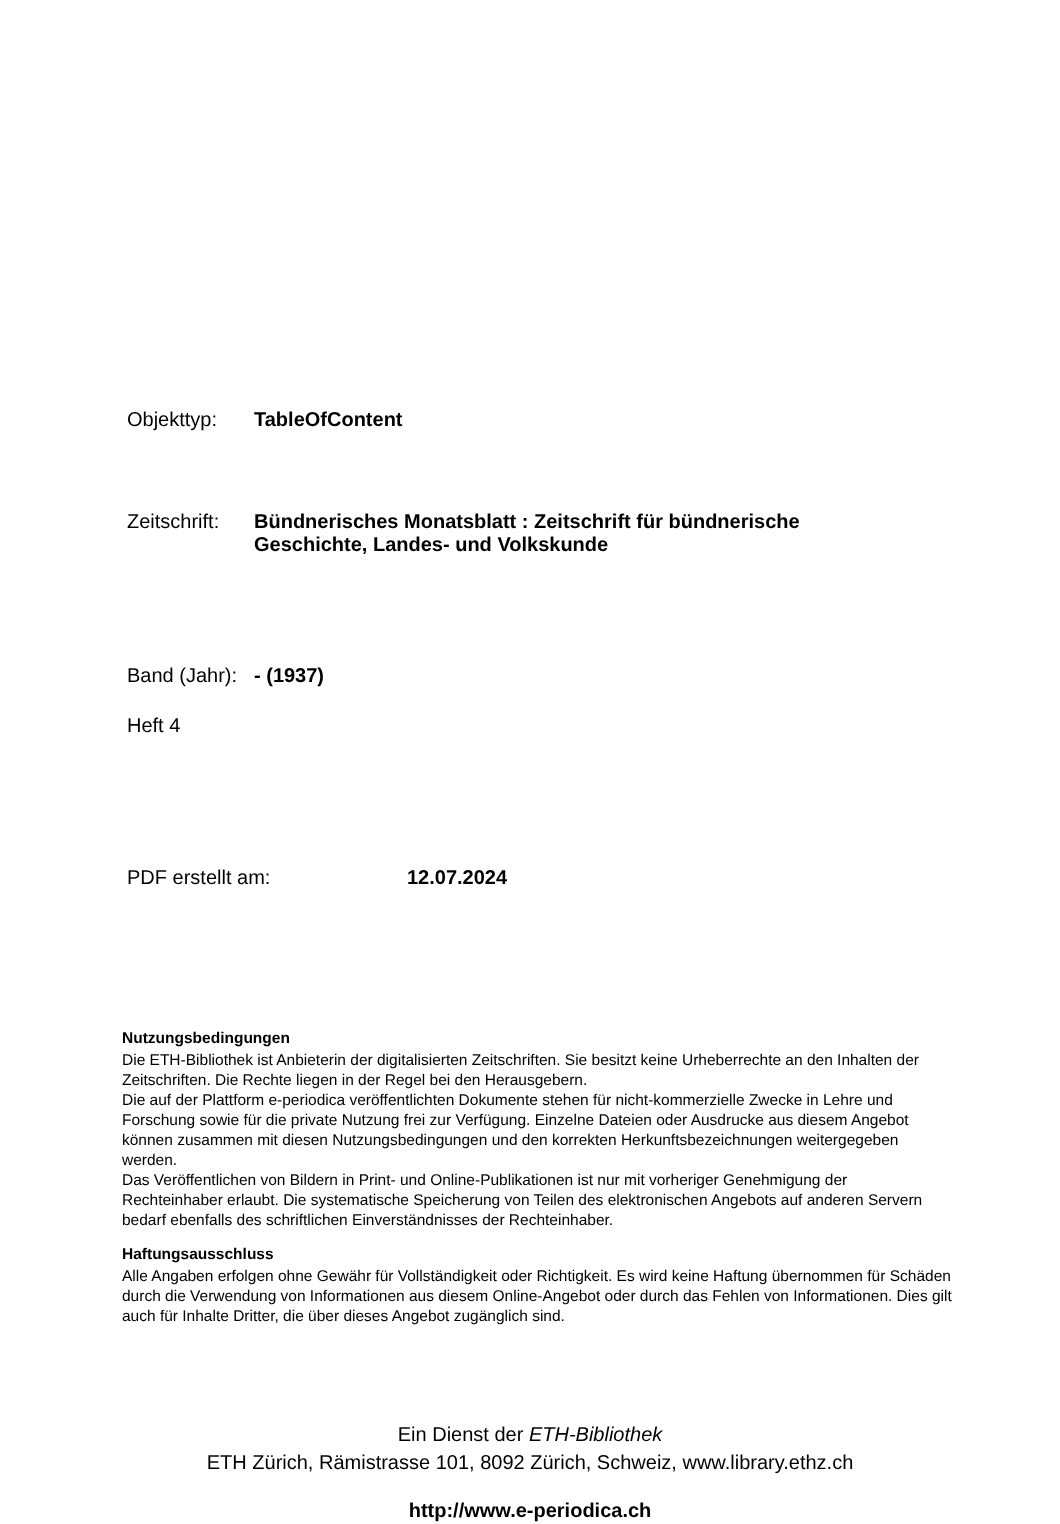Objekttyp: TableOfContent
Zeitschrift: Bündnerisches Monatsblatt : Zeitschrift für bündnerische
Geschichte, Landes- und Volkskunde
Band (Jahr): - (1937)
Heft 4
PDF erstellt am: 12.07.2024
Nutzungsbedingungen
Die ETH-Bibliothek ist Anbieterin der digitalisierten Zeitschriften. Sie besitzt keine Urheberrechte an den Inhalten der Zeitschriften. Die Rechte liegen in der Regel bei den Herausgebern.
Die auf der Plattform e-periodica veröffentlichten Dokumente stehen für nicht-kommerzielle Zwecke in Lehre und Forschung sowie für die private Nutzung frei zur Verfügung. Einzelne Dateien oder Ausdrucke aus diesem Angebot können zusammen mit diesen Nutzungsbedingungen und den korrekten Herkunftsbezeichnungen weitergegeben werden.
Das Veröffentlichen von Bildern in Print- und Online-Publikationen ist nur mit vorheriger Genehmigung der Rechteinhaber erlaubt. Die systematische Speicherung von Teilen des elektronischen Angebots auf anderen Servern bedarf ebenfalls des schriftlichen Einverständnisses der Rechteinhaber.
Haftungsausschluss
Alle Angaben erfolgen ohne Gewähr für Vollständigkeit oder Richtigkeit. Es wird keine Haftung übernommen für Schäden durch die Verwendung von Informationen aus diesem Online-Angebot oder durch das Fehlen von Informationen. Dies gilt auch für Inhalte Dritter, die über dieses Angebot zugänglich sind.
Ein Dienst der ETH-Bibliothek
ETH Zürich, Rämistrasse 101, 8092 Zürich, Schweiz, www.library.ethz.ch
http://www.e-periodica.ch